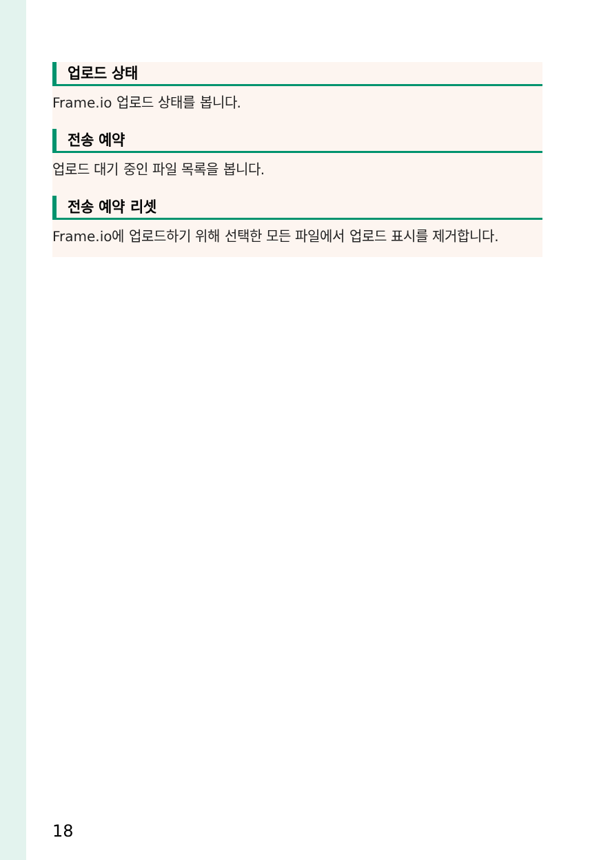업로드 상태
Frame.io 업로드 상태를 봅니다.
전송 예약
업로드 대기 중인 파일 목록을 봅니다.
전송 예약 리셋
Frame.io에 업로드하기 위해 선택한 모든 파일에서 업로드 표시를 제거합니다.
18